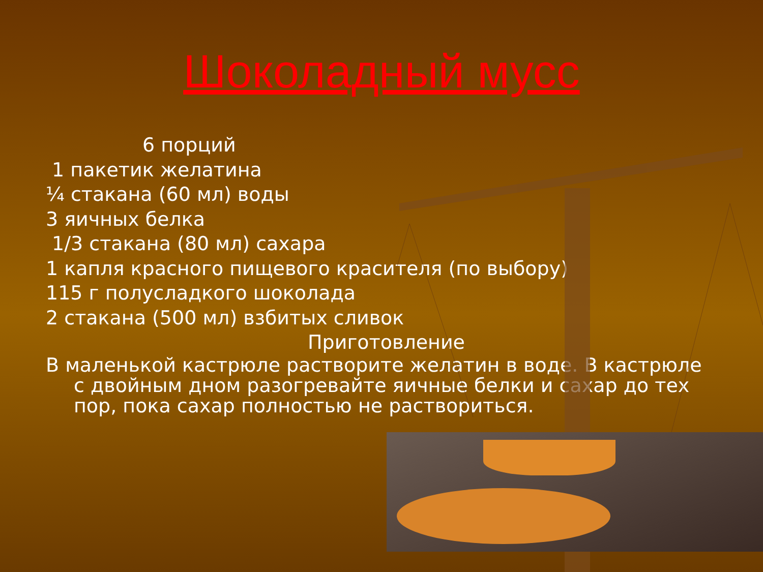Шоколадный мусс
6 порций
1 пакетик желатина
¼ стакана (60 мл) воды
3 яичных белка
1/3 стакана (80 мл) сахара
1 капля красного пищевого красителя (по выбору)
115 г полусладкого шоколада
2 стакана (500 мл) взбитых сливок
Приготовление
В маленькой кастрюле растворите желатин в воде. В кастрюле с двойным дном разогревайте яичные белки и сахар до тех пор, пока сахар полностью не раствориться.